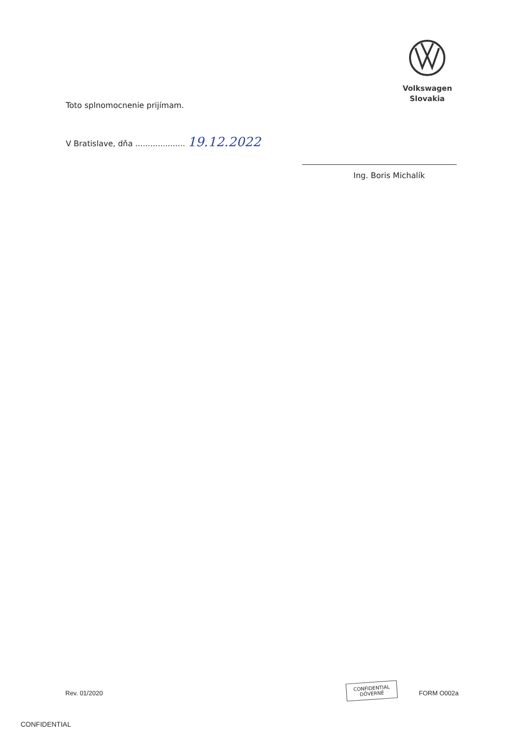Volkswagen
Slovakia
Toto splnomocnenie prijímam.
V Bratislave, dňa .................... 19.12.2022
Ing. Boris Michalík
Rev. 01/2020
CONFIDENTIAL
DÔVERNÉ
FORM O002a
CONFIDENTIAL